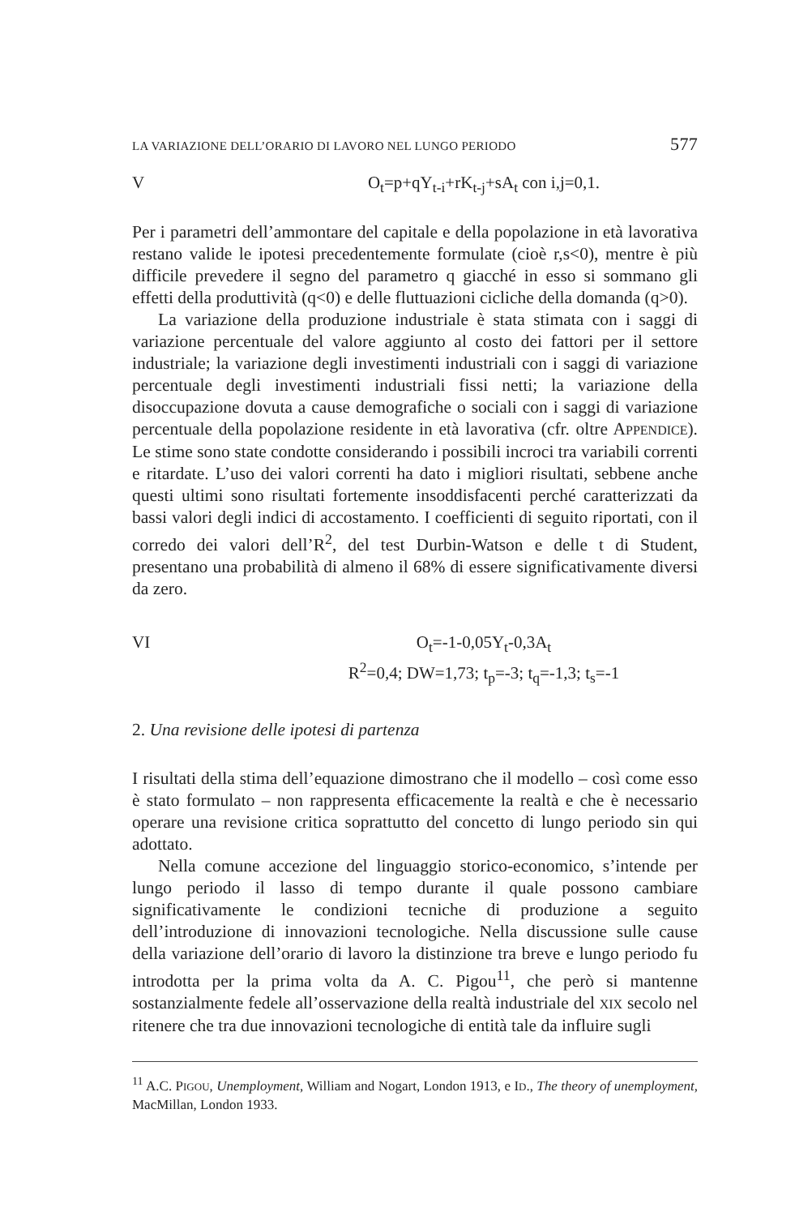LA VARIAZIONE DELL’ORARIO DI LAVORO NEL LUNGO PERIODO 577
V O<sub>t</sub>=p+qY<sub>t-i</sub>+rK<sub>t-j</sub>+sA<sub>t</sub> con i,j=0,1.
Per i parametri dell’ammontare del capitale e della popolazione in età lavorativa restano valide le ipotesi precedentemente formulate (cioè r,s<0), mentre è più difficile prevedere il segno del parametro q giacché in esso si sommano gli effetti della produttività (q<0) e delle fluttuazioni cicliche della domanda (q>0).
La variazione della produzione industriale è stata stimata con i saggi di variazione percentuale del valore aggiunto al costo dei fattori per il settore industriale; la variazione degli investimenti industriali con i saggi di variazione percentuale degli investimenti industriali fissi netti; la variazione della disoccupazione dovuta a cause demografiche o sociali con i saggi di variazione percentuale della popolazione residente in età lavorativa (cfr. oltre APPENDICE). Le stime sono state condotte considerando i possibili incroci tra variabili correnti e ritardate. L’uso dei valori correnti ha dato i migliori risultati, sebbene anche questi ultimi sono risultati fortemente insoddisfacenti perché caratterizzati da bassi valori degli indici di accostamento. I coefficienti di seguito riportati, con il corredo dei valori dell’R<sup>2</sup>, del test Durbin-Watson e delle t di Student, presentano una probabilità di almeno il 68% di essere significativamente diversi da zero.
VI O<sub>t</sub>=-1-0,05Y<sub>t</sub>-0,3A<sub>t</sub>
R<sup>2</sup>=0,4; DW=1,73; t<sub>p</sub>=-3; t<sub>q</sub>=-1,3; t<sub>s</sub>=-1
2. Una revisione delle ipotesi di partenza
I risultati della stima dell’equazione dimostrano che il modello – così come esso è stato formulato – non rappresenta efficacemente la realtà e che è necessario operare una revisione critica soprattutto del concetto di lungo periodo sin qui adottato.
Nella comune accezione del linguaggio storico-economico, s’intende per lungo periodo il lasso di tempo durante il quale possono cambiare significativamente le condizioni tecniche di produzione a seguito dell’introduzione di innovazioni tecnologiche. Nella discussione sulle cause della variazione dell’orario di lavoro la distinzione tra breve e lungo periodo fu introdotta per la prima volta da A. C. Pigou<sup>11</sup>, che però si mantenne sostanzialmente fedele all’osservazione della realtà industriale del XIX secolo nel ritenere che tra due innovazioni tecnologiche di entità tale da influire sugli
<sup>11</sup> A.C. PIGOU, Unemployment, William and Nogart, London 1913, e ID., The theory of unemployment, MacMillan, London 1933.